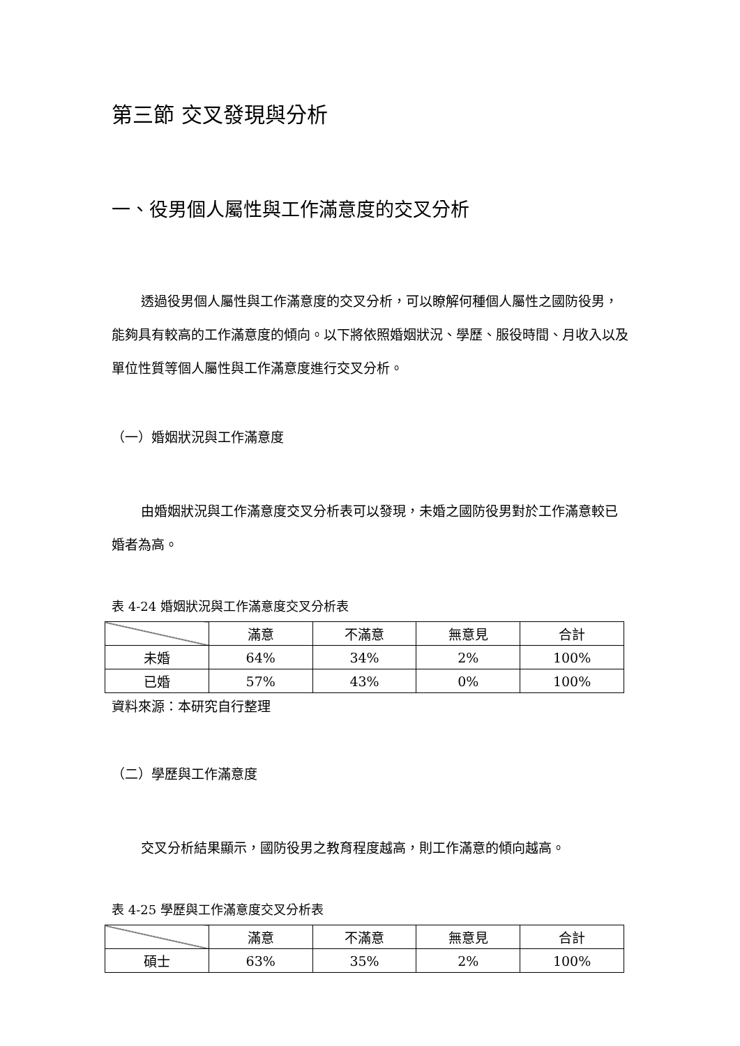第三節 交叉發現與分析
一、役男個人屬性與工作滿意度的交叉分析
透過役男個人屬性與工作滿意度的交叉分析，可以瞭解何種個人屬性之國防役男，能夠具有較高的工作滿意度的傾向。以下將依照婚姻狀況、學歷、服役時間、月收入以及單位性質等個人屬性與工作滿意度進行交叉分析。
（一）婚姻狀況與工作滿意度
由婚姻狀況與工作滿意度交叉分析表可以發現，未婚之國防役男對於工作滿意較已婚者為高。
表 4-24 婚姻狀況與工作滿意度交叉分析表
| | 滿意 | 不滿意 | 無意見 | 合計 |
| --- | --- | --- | --- | --- |
| 未婚 | 64% | 34% | 2% | 100% |
| 已婚 | 57% | 43% | 0% | 100% |
資料來源：本研究自行整理
（二）學歷與工作滿意度
交叉分析結果顯示，國防役男之教育程度越高，則工作滿意的傾向越高。
表 4-25 學歷與工作滿意度交叉分析表
| | 滿意 | 不滿意 | 無意見 | 合計 |
| --- | --- | --- | --- | --- |
| 碩士 | 63% | 35% | 2% | 100% |